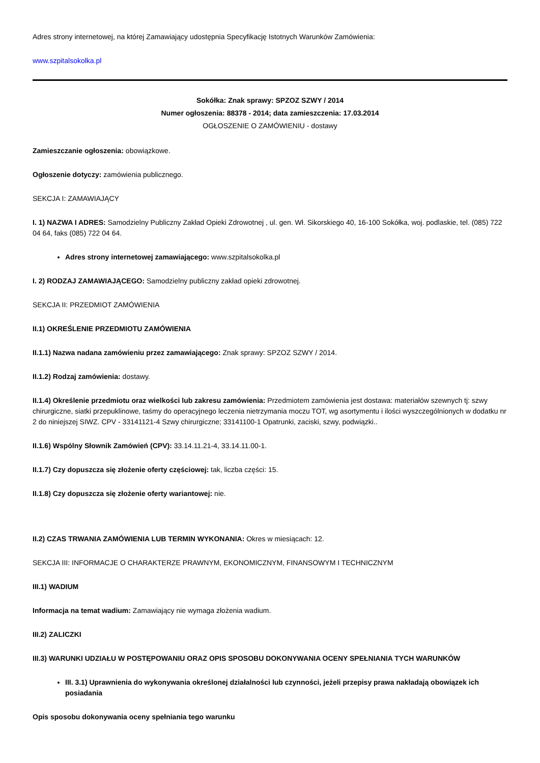Adres strony internetowej, na której Zamawiający udostępnia Specyfikację Istotnych Warunków Zamówienia:
www.szpitalsokolka.pl
Sokółka: Znak sprawy: SPZOZ SZWY / 2014
Numer ogłoszenia: 88378 - 2014; data zamieszczenia: 17.03.2014
OGŁOSZENIE O ZAMÓWIENIU - dostawy
Zamieszczanie ogłoszenia: obowiązkowe.
Ogłoszenie dotyczy: zamówienia publicznego.
SEKCJA I: ZAMAWIAJĄCY
I. 1) NAZWA I ADRES: Samodzielny Publiczny Zakład Opieki Zdrowotnej , ul. gen. Wł. Sikorskiego 40, 16-100 Sokółka, woj. podlaskie, tel. (085) 722 04 64, faks (085) 722 04 64.
Adres strony internetowej zamawiającego: www.szpitalsokolka.pl
I. 2) RODZAJ ZAMAWIAJĄCEGO: Samodzielny publiczny zakład opieki zdrowotnej.
SEKCJA II: PRZEDMIOT ZAMÓWIENIA
II.1) OKREŚLENIE PRZEDMIOTU ZAMÓWIENIA
II.1.1) Nazwa nadana zamówieniu przez zamawiającego: Znak sprawy: SPZOZ SZWY / 2014.
II.1.2) Rodzaj zamówienia: dostawy.
II.1.4) Określenie przedmiotu oraz wielkości lub zakresu zamówienia: Przedmiotem zamówienia jest dostawa: materiałów szewnych tj: szwy chirurgiczne, siatki przepuklinowe, taśmy do operacyjnego leczenia nietrzymania moczu TOT, wg asortymentu i ilości wyszczególnionych w dodatku nr 2 do niniejszej SIWZ. CPV - 33141121-4 Szwy chirurgiczne; 33141100-1 Opatrunki, zaciski, szwy, podwiązki..
II.1.6) Wspólny Słownik Zamówień (CPV): 33.14.11.21-4, 33.14.11.00-1.
II.1.7) Czy dopuszcza się złożenie oferty częściowej: tak, liczba części: 15.
II.1.8) Czy dopuszcza się złożenie oferty wariantowej: nie.
II.2) CZAS TRWANIA ZAMÓWIENIA LUB TERMIN WYKONANIA: Okres w miesiącach: 12.
SEKCJA III: INFORMACJE O CHARAKTERZE PRAWNYM, EKONOMICZNYM, FINANSOWYM I TECHNICZNYM
III.1) WADIUM
Informacja na temat wadium: Zamawiający nie wymaga złożenia wadium.
III.2) ZALICZKI
III.3) WARUNKI UDZIAŁU W POSTĘPOWANIU ORAZ OPIS SPOSOBU DOKONYWANIA OCENY SPEŁNIANIA TYCH WARUNKÓW
III. 3.1) Uprawnienia do wykonywania określonej działalności lub czynności, jeżeli przepisy prawa nakładają obowiązek ich posiadania
Opis sposobu dokonywania oceny spełniania tego warunku